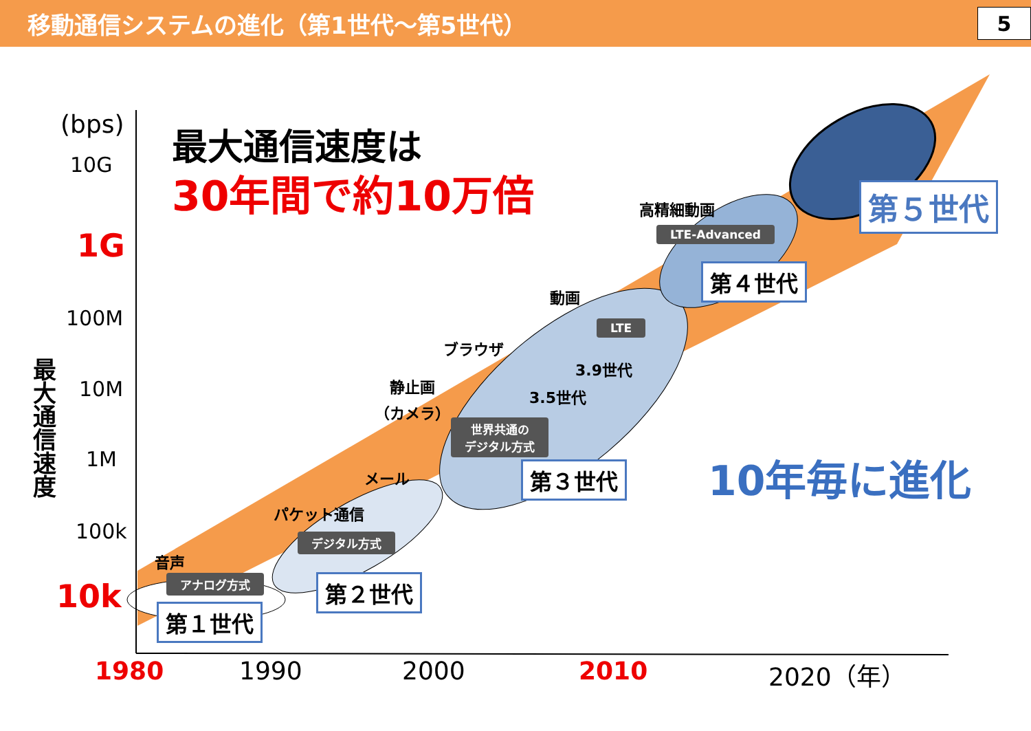移動通信システムの進化（第1世代～第5世代） 5
(bps)
10G
1G
100M
10M
1M
100k
10k
最大通信速度
最大通信速度は
30年間で約10万倍
音声
アナログ方式
第１世代
パケット通信
デジタル方式
第２世代
メール
静止画
（カメラ）
ブラウザ
世界共通の
デジタル方式
3.5世代
3.9世代
LTE
動画
第３世代
高精細動画
LTE-Advanced
第４世代
第５世代
10年毎に進化
1980 1990 2000 2010 2020（年）